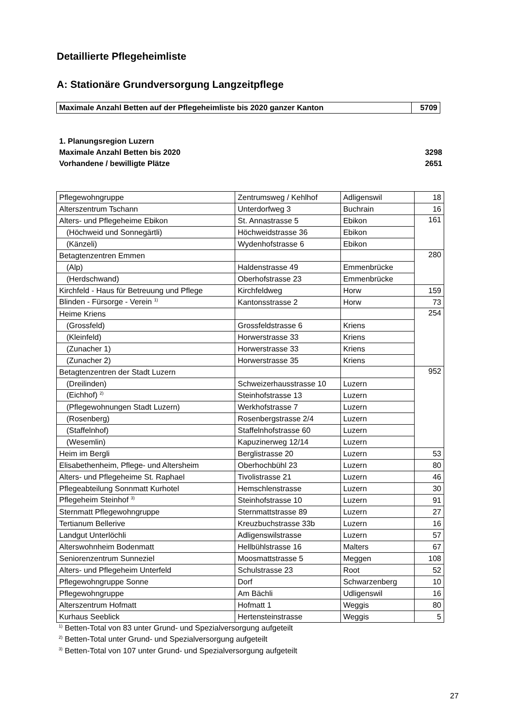Detaillierte Pflegeheimliste
A: Stationäre Grundversorgung Langzeitpflege
Maximale Anzahl Betten auf der Pflegeheimliste bis 2020 ganzer Kanton
5709
1. Planungsregion Luzern
Maximale Anzahl Betten bis 2020 3298
Vorhandene / bewilligte Plätze 2651
| Pflegewohngruppe | Zentrumsweg / Kehlhof | Adligenswil | 18 |
| Alterszentrum Tschann | Unterdorfweg 3 | Buchrain | 16 |
| Alters- und Pflegeheime Ebikon | St. Annastrasse 5 | Ebikon | 161 |
| (Höchweid und Sonnegärtli) | Höchweidstrasse 36 | Ebikon | |
| (Känzeli) | Wydenhofstrasse 6 | Ebikon | |
| Betagtenzentren Emmen | | | 280 |
| (Alp) | Haldenstrasse 49 | Emmenbrücke | |
| (Herdschwand) | Oberhofstrasse 23 | Emmenbrücke | |
| Kirchfeld - Haus für Betreuung und Pflege | Kirchfeldweg | Horw | 159 |
| Blinden - Fürsorge - Verein <sup>1)</sup> | Kantonsstrasse 2 | Horw | 73 |
| Heime Kriens | | | 254 |
| (Grossfeld) | Grossfeldstrasse 6 | Kriens | |
| (Kleinfeld) | Horwerstrasse 33 | Kriens | |
| (Zunacher 1) | Horwerstrasse 33 | Kriens | |
| (Zunacher 2) | Horwerstrasse 35 | Kriens | |
| Betagtenzentren der Stadt Luzern | | | 952 |
| (Dreilinden) | Schweizerhausstrasse 10 | Luzern | |
| (Eichhof) <sup>2)</sup> | Steinhofstrasse 13 | Luzern | |
| (Pflegewohnungen Stadt Luzern) | Werkhofstrasse 7 | Luzern | |
| (Rosenberg) | Rosenbergstrasse 2/4 | Luzern | |
| (Staffelnhof) | Staffelnhofstrasse 60 | Luzern | |
| (Wesemlin) | Kapuzinerweg 12/14 | Luzern | |
| Heim im Bergli | Berglistrasse 20 | Luzern | 53 |
| Elisabethenheim, Pflege- und Altersheim | Oberhochbühl 23 | Luzern | 80 |
| Alters- und Pflegeheime St. Raphael | Tivolistrasse 21 | Luzern | 46 |
| Pflegeabteilung Sonnmatt Kurhotel | Hemschlenstrasse | Luzern | 30 |
| Pflegeheim Steinhof <sup>3)</sup> | Steinhofstrasse 10 | Luzern | 91 |
| Sternmatt Pflegewohngruppe | Sternmattstrasse 89 | Luzern | 27 |
| Tertianum Bellerive | Kreuzbuchstrasse 33b | Luzern | 16 |
| Landgut Unterlöchli | Adligenswilstrasse | Luzern | 57 |
| Alterswohnheim Bodenmatt | Hellbühlstrasse 16 | Malters | 67 |
| Seniorenzentrum Sunneziel | Moosmattstrasse 5 | Meggen | 108 |
| Alters- und Pflegeheim Unterfeld | Schulstrasse 23 | Root | 52 |
| Pflegewohngruppe Sonne | Dorf | Schwarzenberg | 10 |
| Pflegewohngruppe | Am Bächli | Udligenswil | 16 |
| Alterszentrum Hofmatt | Hofmatt 1 | Weggis | 80 |
| Kurhaus Seeblick | Hertensteinstrasse | Weggis | 5 |
<sup>1)</sup> Betten-Total von 83 unter Grund- und Spezialversorgung aufgeteilt
<sup>2)</sup> Betten-Total unter Grund- und Spezialversorgung aufgeteilt
<sup>3)</sup> Betten-Total von 107 unter Grund- und Spezialversorgung aufgeteilt
27